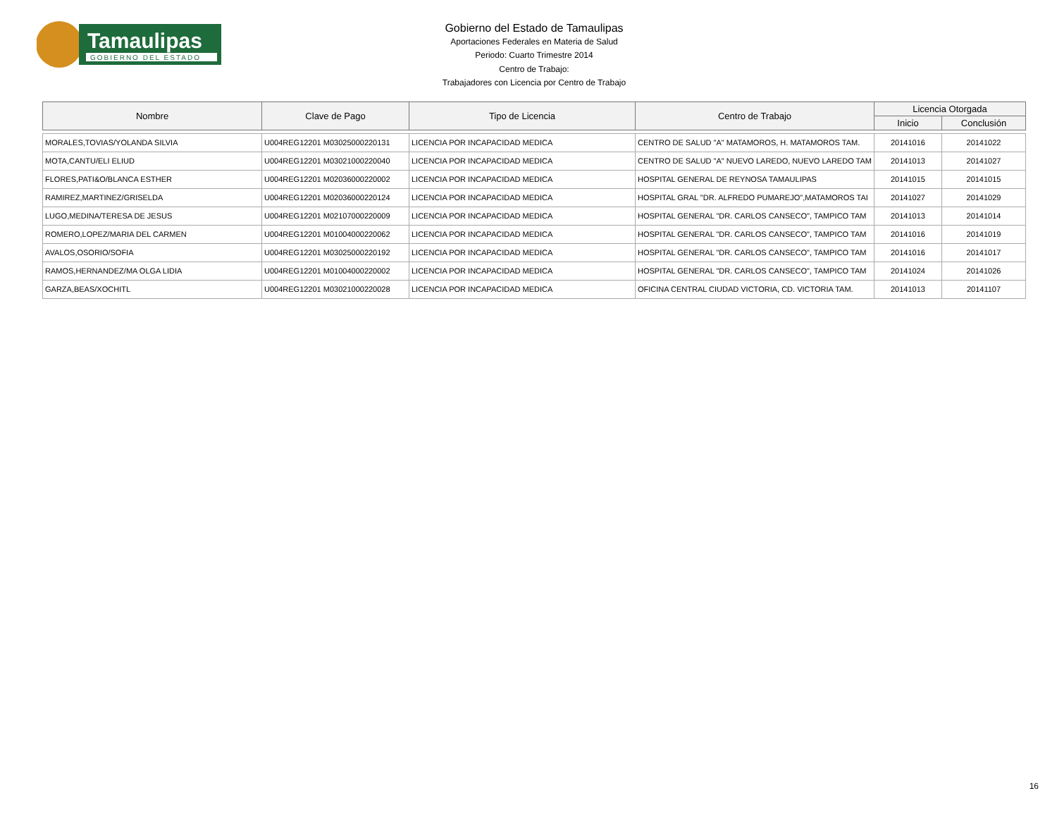Tamaulipas
GOBIERNO DEL ESTADO
Gobierno del Estado de Tamaulipas
Aportaciones Federales en Materia de Salud
Periodo: Cuarto Trimestre 2014
Centro de Trabajo:
Trabajadores con Licencia por Centro de Trabajo
| Nombre | Clave de Pago | Tipo de Licencia | Centro de Trabajo | Licencia Otorgada | |
| --- | --- | --- | --- | --- | --- |
| | | | | Inicio | Conclusión |
| MORALES,TOVIAS/YOLANDA SILVIA | U004REG12201 M03025000220131 | LICENCIA POR INCAPACIDAD MEDICA | CENTRO DE SALUD "A" MATAMOROS, H. MATAMOROS TAM. | 20141016 | 20141022 |
| MOTA,CANTU/ELI ELIUD | U004REG12201 M03021000220040 | LICENCIA POR INCAPACIDAD MEDICA | CENTRO DE SALUD "A" NUEVO LAREDO, NUEVO LAREDO TAM | 20141013 | 20141027 |
| FLORES,PATI&O/BLANCA ESTHER | U004REG12201 M02036000220002 | LICENCIA POR INCAPACIDAD MEDICA | HOSPITAL GENERAL DE REYNOSA TAMAULIPAS | 20141015 | 20141015 |
| RAMIREZ,MARTINEZ/GRISELDA | U004REG12201 M02036000220124 | LICENCIA POR INCAPACIDAD MEDICA | HOSPITAL GRAL "DR. ALFREDO PUMAREJO",MATAMOROS TAI | 20141027 | 20141029 |
| LUGO,MEDINA/TERESA DE JESUS | U004REG12201 M02107000220009 | LICENCIA POR INCAPACIDAD MEDICA | HOSPITAL GENERAL "DR. CARLOS CANSECO", TAMPICO TAM | 20141013 | 20141014 |
| ROMERO,LOPEZ/MARIA DEL CARMEN | U004REG12201 M01004000220062 | LICENCIA POR INCAPACIDAD MEDICA | HOSPITAL GENERAL "DR. CARLOS CANSECO", TAMPICO TAM | 20141016 | 20141019 |
| AVALOS,OSORIO/SOFIA | U004REG12201 M03025000220192 | LICENCIA POR INCAPACIDAD MEDICA | HOSPITAL GENERAL "DR. CARLOS CANSECO", TAMPICO TAM | 20141016 | 20141017 |
| RAMOS,HERNANDEZ/MA OLGA LIDIA | U004REG12201 M01004000220002 | LICENCIA POR INCAPACIDAD MEDICA | HOSPITAL GENERAL "DR. CARLOS CANSECO", TAMPICO TAM | 20141024 | 20141026 |
| GARZA,BEAS/XOCHITL | U004REG12201 M03021000220028 | LICENCIA POR INCAPACIDAD MEDICA | OFICINA CENTRAL CIUDAD VICTORIA, CD. VICTORIA TAM. | 20141013 | 20141107 |
16